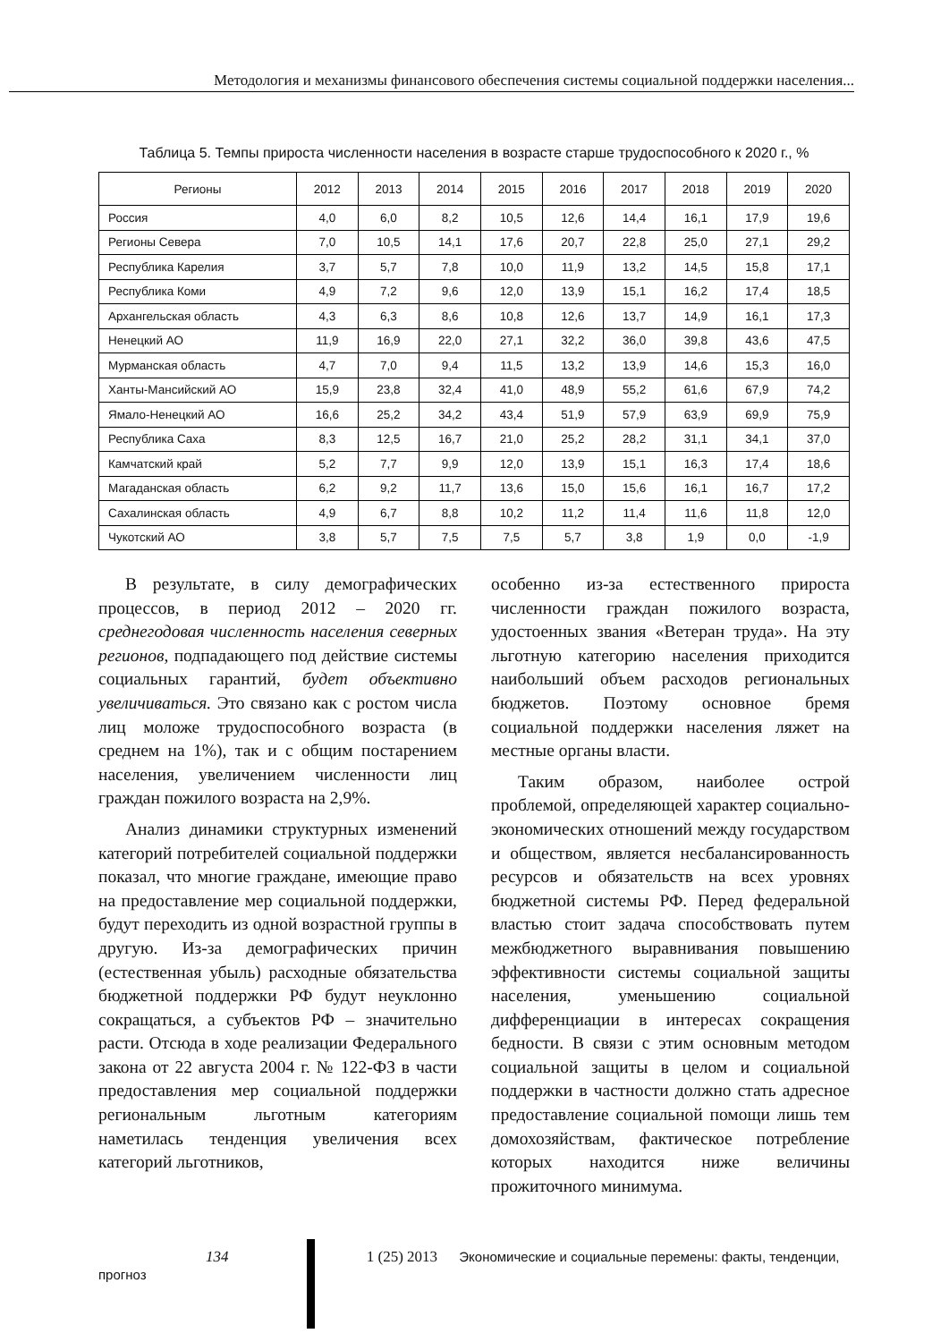Методология и механизмы финансового обеспечения системы социальной поддержки населения...
Таблица 5. Темпы прироста численности населения в возрасте старше трудоспособного к 2020 г., %
| Регионы | 2012 | 2013 | 2014 | 2015 | 2016 | 2017 | 2018 | 2019 | 2020 |
| --- | --- | --- | --- | --- | --- | --- | --- | --- | --- |
| Россия | 4,0 | 6,0 | 8,2 | 10,5 | 12,6 | 14,4 | 16,1 | 17,9 | 19,6 |
| Регионы Севера | 7,0 | 10,5 | 14,1 | 17,6 | 20,7 | 22,8 | 25,0 | 27,1 | 29,2 |
| Республика Карелия | 3,7 | 5,7 | 7,8 | 10,0 | 11,9 | 13,2 | 14,5 | 15,8 | 17,1 |
| Республика Коми | 4,9 | 7,2 | 9,6 | 12,0 | 13,9 | 15,1 | 16,2 | 17,4 | 18,5 |
| Архангельская область | 4,3 | 6,3 | 8,6 | 10,8 | 12,6 | 13,7 | 14,9 | 16,1 | 17,3 |
| Ненецкий АО | 11,9 | 16,9 | 22,0 | 27,1 | 32,2 | 36,0 | 39,8 | 43,6 | 47,5 |
| Мурманская область | 4,7 | 7,0 | 9,4 | 11,5 | 13,2 | 13,9 | 14,6 | 15,3 | 16,0 |
| Ханты-Мансийский АО | 15,9 | 23,8 | 32,4 | 41,0 | 48,9 | 55,2 | 61,6 | 67,9 | 74,2 |
| Ямало-Ненецкий АО | 16,6 | 25,2 | 34,2 | 43,4 | 51,9 | 57,9 | 63,9 | 69,9 | 75,9 |
| Республика Саха | 8,3 | 12,5 | 16,7 | 21,0 | 25,2 | 28,2 | 31,1 | 34,1 | 37,0 |
| Камчатский край | 5,2 | 7,7 | 9,9 | 12,0 | 13,9 | 15,1 | 16,3 | 17,4 | 18,6 |
| Магаданская область | 6,2 | 9,2 | 11,7 | 13,6 | 15,0 | 15,6 | 16,1 | 16,7 | 17,2 |
| Сахалинская область | 4,9 | 6,7 | 8,8 | 10,2 | 11,2 | 11,4 | 11,6 | 11,8 | 12,0 |
| Чукотский АО | 3,8 | 5,7 | 7,5 | 7,5 | 5,7 | 3,8 | 1,9 | 0,0 | -1,9 |
В результате, в силу демографических процессов, в период 2012 – 2020 гг. среднегодовая численность населения северных регионов, подпадающего под действие системы социальных гарантий, будет объективно увеличиваться. Это связано как с ростом числа лиц моложе трудоспособного возраста (в среднем на 1%), так и с общим постарением населения, увеличением численности лиц граждан пожилого возраста на 2,9%.
Анализ динамики структурных изменений категорий потребителей социальной поддержки показал, что многие граждане, имеющие право на предоставление мер социальной поддержки, будут переходить из одной возрастной группы в другую. Из-за демографических причин (естественная убыль) расходные обязательства бюджетной поддержки РФ будут неуклонно сокращаться, а субъектов РФ – значительно расти. Отсюда в ходе реализации Федерального закона от 22 августа 2004 г. № 122-ФЗ в части предоставления мер социальной поддержки региональным льготным категориям наметилась тенденция увеличения всех категорий льготников,
особенно из-за естественного прироста численности граждан пожилого возраста, удостоенных звания «Ветеран труда». На эту льготную категорию населения приходится наибольший объем расходов региональных бюджетов. Поэтому основное бремя социальной поддержки населения ляжет на местные органы власти.
Таким образом, наиболее острой проблемой, определяющей характер социально-экономических отношений между государством и обществом, является несбалансированность ресурсов и обязательств на всех уровнях бюджетной системы РФ. Перед федеральной властью стоит задача способствовать путем межбюджетного выравнивания повышению эффективности системы социальной защиты населения, уменьшению социальной дифференциации в интересах сокращения бедности. В связи с этим основным методом социальной защиты в целом и социальной поддержки в частности должно стать адресное предоставление социальной помощи лишь тем домохозяйствам, фактическое потребление которых находится ниже величины прожиточного минимума.
134 1 (25) 2013 Экономические и социальные перемены: факты, тенденции, прогноз